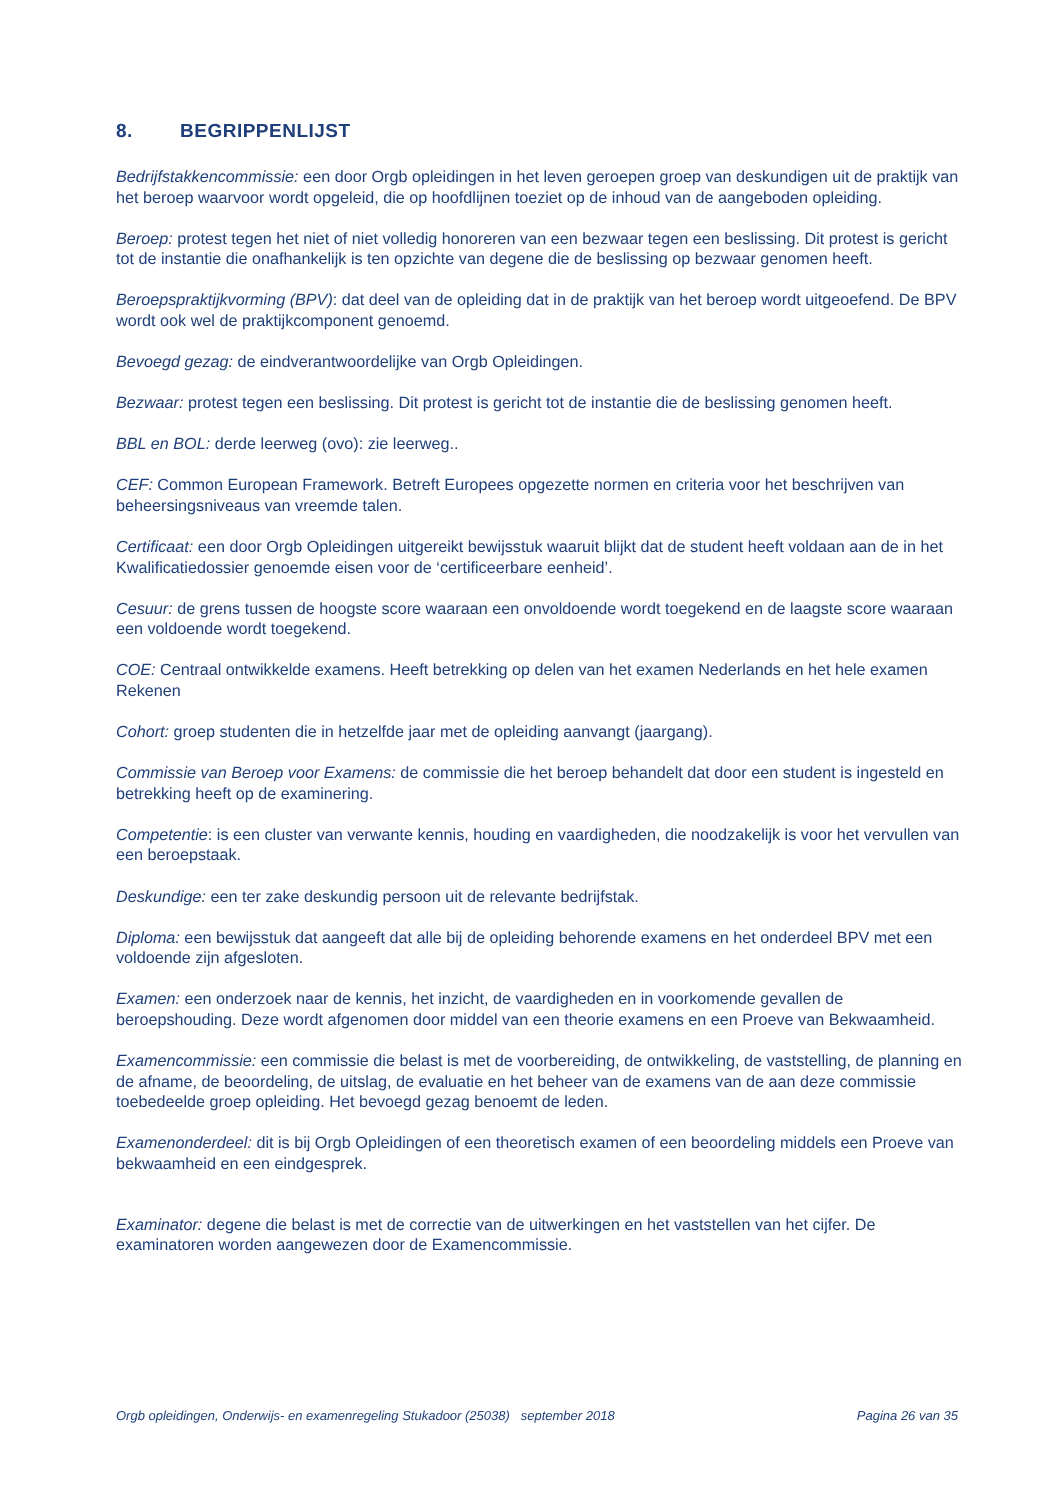8. BEGRIPPENLIJST
Bedrijfstakkencommissie: een door Orgb opleidingen in het leven geroepen groep van deskundigen uit de praktijk van het beroep waarvoor wordt opgeleid, die op hoofdlijnen toeziet op de inhoud van de aangeboden opleiding.
Beroep: protest tegen het niet of niet volledig honoreren van een bezwaar tegen een beslissing. Dit protest is gericht tot de instantie die onafhankelijk is ten opzichte van degene die de beslissing op bezwaar genomen heeft.
Beroepspraktijkvorming (BPV): dat deel van de opleiding dat in de praktijk van het beroep wordt uitgeoefend. De BPV wordt ook wel de praktijkcomponent genoemd.
Bevoegd gezag: de eindverantwoordelijke van Orgb Opleidingen.
Bezwaar: protest tegen een beslissing. Dit protest is gericht tot de instantie die de beslissing genomen heeft.
BBL en BOL: derde leerweg (ovo): zie leerweg..
CEF: Common European Framework. Betreft Europees opgezette normen en criteria voor het beschrijven van beheersingsniveaus van vreemde talen.
Certificaat: een door Orgb Opleidingen uitgereikt bewijsstuk waaruit blijkt dat de student heeft voldaan aan de in het Kwalificatiedossier genoemde eisen voor de ‘certificeerbare eenheid’.
Cesuur: de grens tussen de hoogste score waaraan een onvoldoende wordt toegekend en de laagste score waaraan een voldoende wordt toegekend.
COE: Centraal ontwikkelde examens. Heeft betrekking op delen van het examen Nederlands en het hele examen Rekenen
Cohort: groep studenten die in hetzelfde jaar met de opleiding aanvangt (jaargang).
Commissie van Beroep voor Examens: de commissie die het beroep behandelt dat door een student is ingesteld en betrekking heeft op de examinering.
Competentie: is een cluster van verwante kennis, houding en vaardigheden, die noodzakelijk is voor het vervullen van een beroepstaak.
Deskundige: een ter zake deskundig persoon uit de relevante bedrijfstak.
Diploma: een bewijsstuk dat aangeeft dat alle bij de opleiding behorende examens en het onderdeel BPV met een voldoende zijn afgesloten.
Examen: een onderzoek naar de kennis, het inzicht, de vaardigheden en in voorkomende gevallen de beroepshouding. Deze wordt afgenomen door middel van een theorie examens en een Proeve van Bekwaamheid.
Examencommissie: een commissie die belast is met de voorbereiding, de ontwikkeling, de vaststelling, de planning en de afname, de beoordeling, de uitslag, de evaluatie en het beheer van de examens van de aan deze commissie toebedeelde groep opleiding. Het bevoegd gezag benoemt de leden.
Examenonderdeel: dit is bij Orgb Opleidingen of een theoretisch examen of een beoordeling middels een Proeve van bekwaamheid en een eindgesprek.
Examinator: degene die belast is met de correctie van de uitwerkingen en het vaststellen van het cijfer. De examinatoren worden aangewezen door de Examencommissie.
Orgb opleidingen, Onderwijs- en examenregeling Stukadoor (25038) september 2018 Pagina 26 van 35